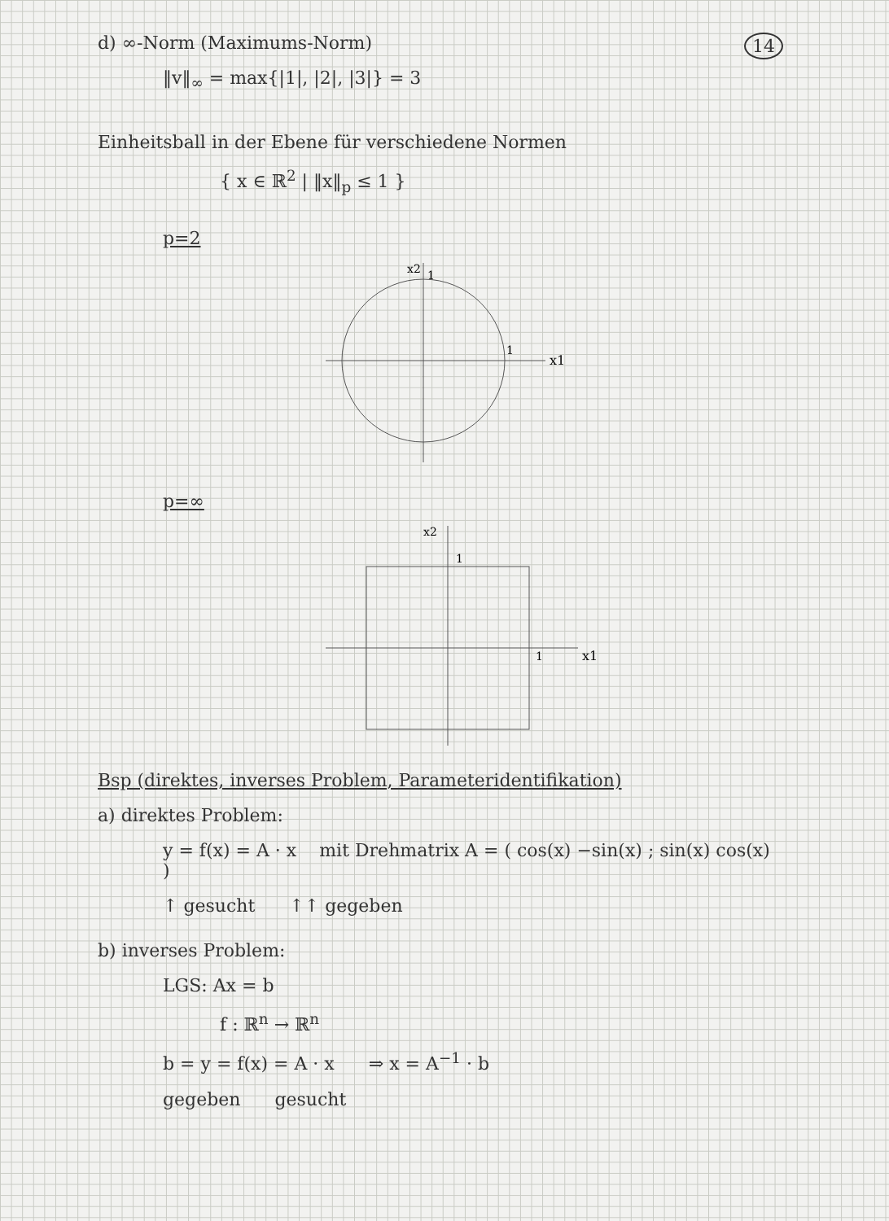14
d) ∞-Norm (Maximums-Norm)
‖v‖<sub>∞</sub> = max{|1|, |2|, |3|} = 3
Einheitsball in der Ebene für verschiedene Normen
{ x ∈ ℝ<sup>2</sup> | ‖x‖<sub>p</sub> ≤ 1 }
p=2
x1
x2
1
1
p=∞
x1
x2
1
1
Bsp (direktes, inverses Problem, Parameteridentifikation)
a) direktes Problem:
y = f(x) = A · x mit Drehmatrix A = ( cos(x) −sin(x) ; sin(x) cos(x) )
↑ gesucht ↑↑ gegeben
b) inverses Problem:
LGS: Ax = b
f : ℝ<sup>n</sup> → ℝ<sup>n</sup>
b = y = f(x) = A · x ⇒ x = A<sup>−1</sup> · b
gegeben gesucht